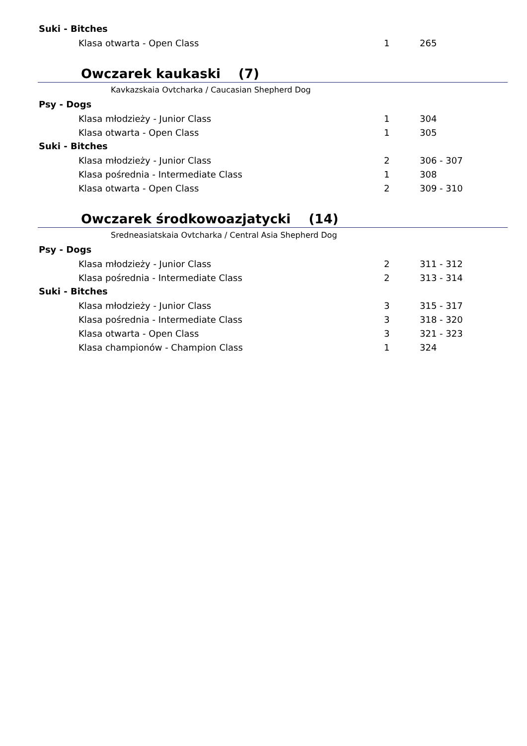Suki - Bitches
| Klasa otwarta - Open Class | 1 | 265 |
Owczarek kaukaski (7)
Kavkazskaia Ovtcharka / Caucasian Shepherd Dog
Psy - Dogs
| Klasa młodzieży - Junior Class | 1 | 304 |
| Klasa otwarta - Open Class | 1 | 305 |
Suki - Bitches
| Klasa młodzieży - Junior Class | 2 | 306 - 307 |
| Klasa pośrednia - Intermediate Class | 1 | 308 |
| Klasa otwarta - Open Class | 2 | 309 - 310 |
Owczarek środkowoazjatycki (14)
Sredneasiatskaia Ovtcharka / Central Asia Shepherd Dog
Psy - Dogs
| Klasa młodzieży - Junior Class | 2 | 311 - 312 |
| Klasa pośrednia - Intermediate Class | 2 | 313 - 314 |
Suki - Bitches
| Klasa młodzieży - Junior Class | 3 | 315 - 317 |
| Klasa pośrednia - Intermediate Class | 3 | 318 - 320 |
| Klasa otwarta - Open Class | 3 | 321 - 323 |
| Klasa championów - Champion Class | 1 | 324 |